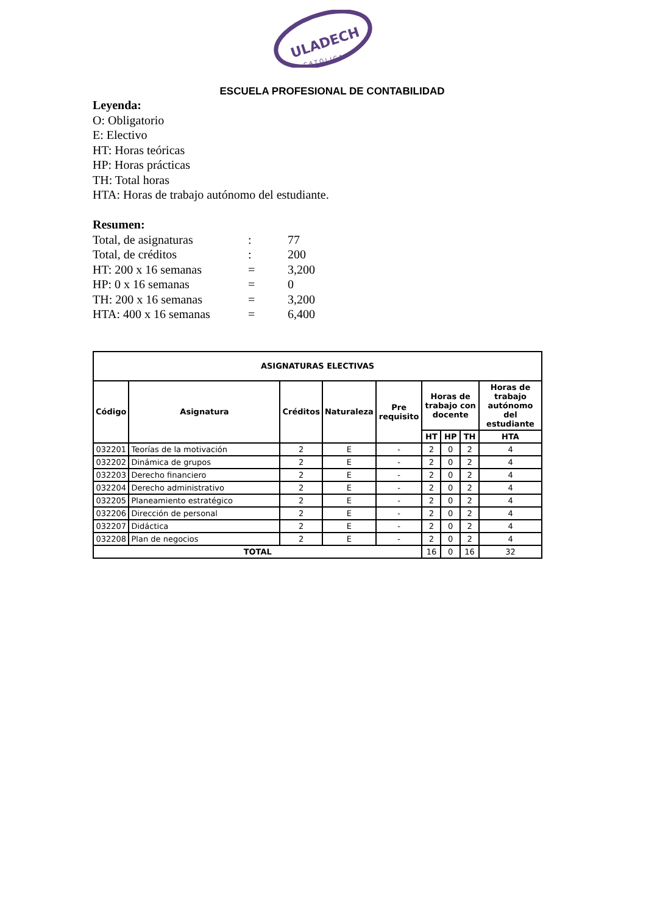ULADECH
C A T Ó L I C A
ESCUELA PROFESIONAL DE CONTABILIDAD
Leyenda:
O: Obligatorio
E: Electivo
HT: Horas teóricas
HP: Horas prácticas
TH: Total horas
HTA: Horas de trabajo autónomo del estudiante.
Resumen:
Total, de asignaturas: 77
Total, de créditos: 200
HT: 200 x 16 semanas = 3,200
HP: 0 x 16 semanas = 0
TH: 200 x 16 semanas = 3,200
HTA: 400 x 16 semanas = 6,400
| ASIGNATURAS ELECTIVAS | | | | | | | | |
| --- | --- | --- | --- | --- | --- | --- | --- | --- |
| Código | Asignatura | Créditos | Naturaleza | Pre requisito | Horas de trabajo con docente | | | Horas de trabajo autónomo del estudiante |
| | | | | | HT | HP | TH | HTA |
| 032201 | Teorías de la motivación | 2 | E | - | 2 | 0 | 2 | 4 |
| 032202 | Dinámica de grupos | 2 | E | - | 2 | 0 | 2 | 4 |
| 032203 | Derecho financiero | 2 | E | - | 2 | 0 | 2 | 4 |
| 032204 | Derecho administrativo | 2 | E | - | 2 | 0 | 2 | 4 |
| 032205 | Planeamiento estratégico | 2 | E | - | 2 | 0 | 2 | 4 |
| 032206 | Dirección de personal | 2 | E | - | 2 | 0 | 2 | 4 |
| 032207 | Didáctica | 2 | E | - | 2 | 0 | 2 | 4 |
| 032208 | Plan de negocios | 2 | E | - | 2 | 0 | 2 | 4 |
| TOTAL | | | | | 16 | 0 | 16 | 32 |